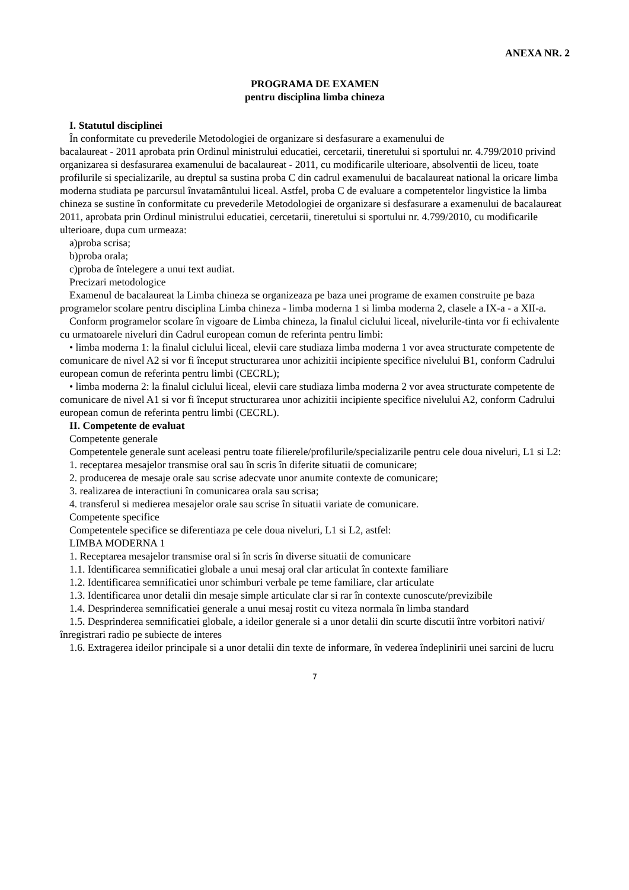ANEXA NR. 2
PROGRAMA DE EXAMEN
pentru disciplina limba chineza
I. Statutul disciplinei
În conformitate cu prevederile Metodologiei de organizare si desfasurare a examenului de
bacalaureat - 2011 aprobata prin Ordinul ministrului educatiei, cercetarii, tineretului si sportului nr. 4.799/2010 privind organizarea si desfasurarea examenului de bacalaureat - 2011, cu modificarile ulterioare, absolventii de liceu, toate profilurile si specializarile, au dreptul sa sustina proba C din cadrul examenului de bacalaureat national la oricare limba moderna studiata pe parcursul învatamântului liceal. Astfel, proba C de evaluare a competentelor lingvistice la limba chineza se sustine în conformitate cu prevederile Metodologiei de organizare si desfasurare a examenului de bacalaureat 2011, aprobata prin Ordinul ministrului educatiei, cercetarii, tineretului si sportului nr. 4.799/2010, cu modificarile ulterioare, dupa cum urmeaza:
a)proba scrisa;
b)proba orala;
c)proba de întelegere a unui text audiat.
Precizari metodologice
Examenul de bacalaureat la Limba chineza se organizeaza pe baza unei programe de examen construite pe baza programelor scolare pentru disciplina Limba chineza - limba moderna 1 si limba moderna 2, clasele a IX-a - a XII-a.
Conform programelor scolare în vigoare de Limba chineza, la finalul ciclului liceal, nivelurile-tinta vor fi echivalente cu urmatoarele niveluri din Cadrul european comun de referinta pentru limbi:
• limba moderna 1: la finalul ciclului liceal, elevii care studiaza limba moderna 1 vor avea structurate competente de comunicare de nivel A2 si vor fi început structurarea unor achizitii incipiente specifice nivelului B1, conform Cadrului european comun de referinta pentru limbi (CECRL);
• limba moderna 2: la finalul ciclului liceal, elevii care studiaza limba moderna 2 vor avea structurate competente de comunicare de nivel A1 si vor fi început structurarea unor achizitii incipiente specifice nivelului A2, conform Cadrului european comun de referinta pentru limbi (CECRL).
II. Competente de evaluat
Competente generale
Competentele generale sunt aceleasi pentru toate filierele/profilurile/specializarile pentru cele doua niveluri, L1 si L2:
1. receptarea mesajelor transmise oral sau în scris în diferite situatii de comunicare;
2. producerea de mesaje orale sau scrise adecvate unor anumite contexte de comunicare;
3. realizarea de interactiuni în comunicarea orala sau scrisa;
4. transferul si medierea mesajelor orale sau scrise în situatii variate de comunicare.
Competente specifice
Competentele specifice se diferentiaza pe cele doua niveluri, L1 si L2, astfel:
LIMBA MODERNA 1
1. Receptarea mesajelor transmise oral si în scris în diverse situatii de comunicare
1.1. Identificarea semnificatiei globale a unui mesaj oral clar articulat în contexte familiare
1.2. Identificarea semnificatiei unor schimburi verbale pe teme familiare, clar articulate
1.3. Identificarea unor detalii din mesaje simple articulate clar si rar în contexte cunoscute/previzibile
1.4. Desprinderea semnificatiei generale a unui mesaj rostit cu viteza normala în limba standard
1.5. Desprinderea semnificatiei globale, a ideilor generale si a unor detalii din scurte discutii între vorbitori nativi/înregistrari radio pe subiecte de interes
1.6. Extragerea ideilor principale si a unor detalii din texte de informare, în vederea îndeplinirii unei sarcini de lucru
7